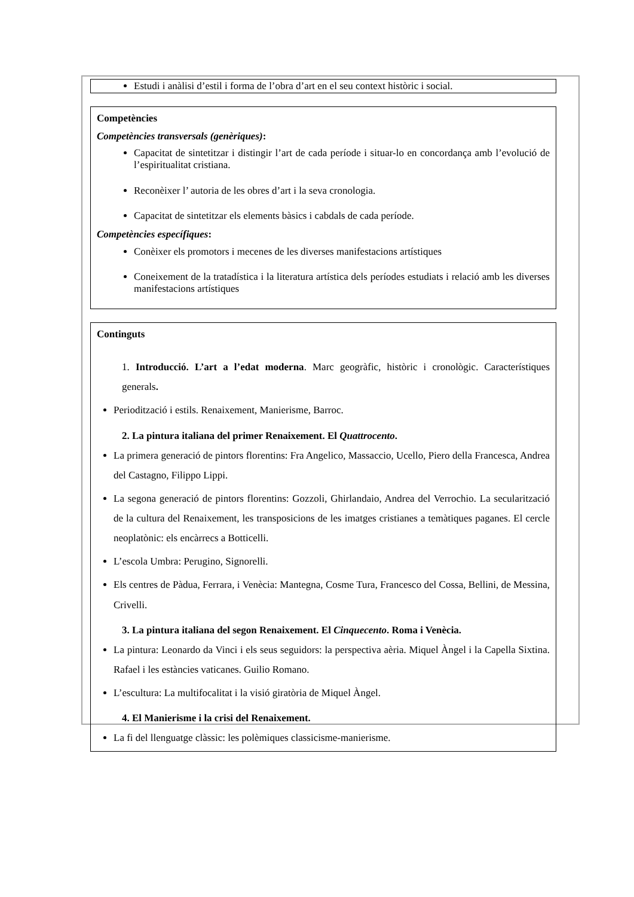Estudi i anàlisi d’estil i forma de l’obra d’art en el seu context històric i social.
Competències
Competències transversals (genèriques):
Capacitat de sintetitzar i distingir l’art de cada període i situar-lo en concordança amb l’evolució de l’espiritualitat cristiana.
Reconèixer l’ autoria de les obres d’art i la seva cronologia.
Capacitat de sintetitzar els elements bàsics i cabdals de cada període.
Competències específiques:
Conèixer els promotors i mecenes de les diverses manifestacions artístiques
Coneixement de la tratadística i la literatura artística dels períodes estudiats i relació amb les diverses manifestacions artístiques
Continguts
1. Introducció. L’art a l’edat moderna. Marc geogràfic, històric i cronològic. Característiques generals.
Periodització i estils. Renaixement, Manierisme, Barroc.
2. La pintura italiana del primer Renaixement. El Quattrocento.
La primera generació de pintors florentins: Fra Angelico, Massaccio, Ucello, Piero della Francesca, Andrea del Castagno, Filippo Lippi.
La segona generació de pintors florentins: Gozzoli, Ghirlandaio, Andrea del Verrochio. La secularització de la cultura del Renaixement, les transposicions de les imatges cristianes a temàtiques paganes. El cercle neoplatònic: els encàrrecs a Botticelli.
L’escola Umbra: Perugino, Signorelli.
Els centres de Pàdua, Ferrara, i Venècia: Mantegna, Cosme Tura, Francesco del Cossa, Bellini, de Messina, Crivelli.
3. La pintura italiana del segon Renaixement. El Cinquecento. Roma i Venècia.
La pintura: Leonardo da Vinci i els seus seguidors: la perspectiva aèria. Miquel Àngel i la Capella Sixtina. Rafael i les estàncies vaticanes. Guilio Romano.
L’escultura: La multifocalitat i la visió giratòria de Miquel Àngel.
4. El Manierisme i la crisi del Renaixement.
La fi del llenguatge clàssic: les polèmiques classicisme-manierisme.